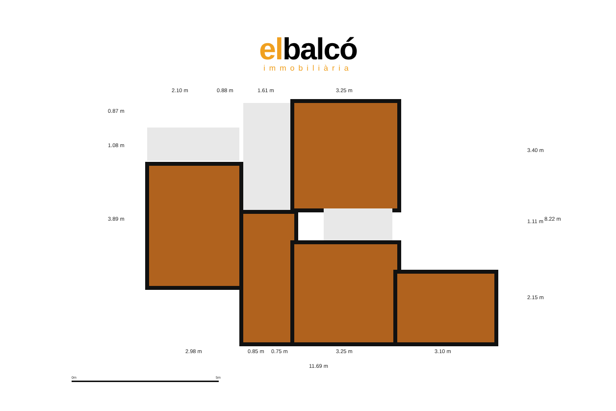elbalcó
immobiliària
2.10 m 0.88 m 1.61 m 3.25 m
0.87 m
1.08 m
3.89 m
3.40 m
1.11 m 8.22 m
2.15 m
2.98 m 0.85 m 0.75 m 3.25 m 3.10 m
11.69 m
0m 5m